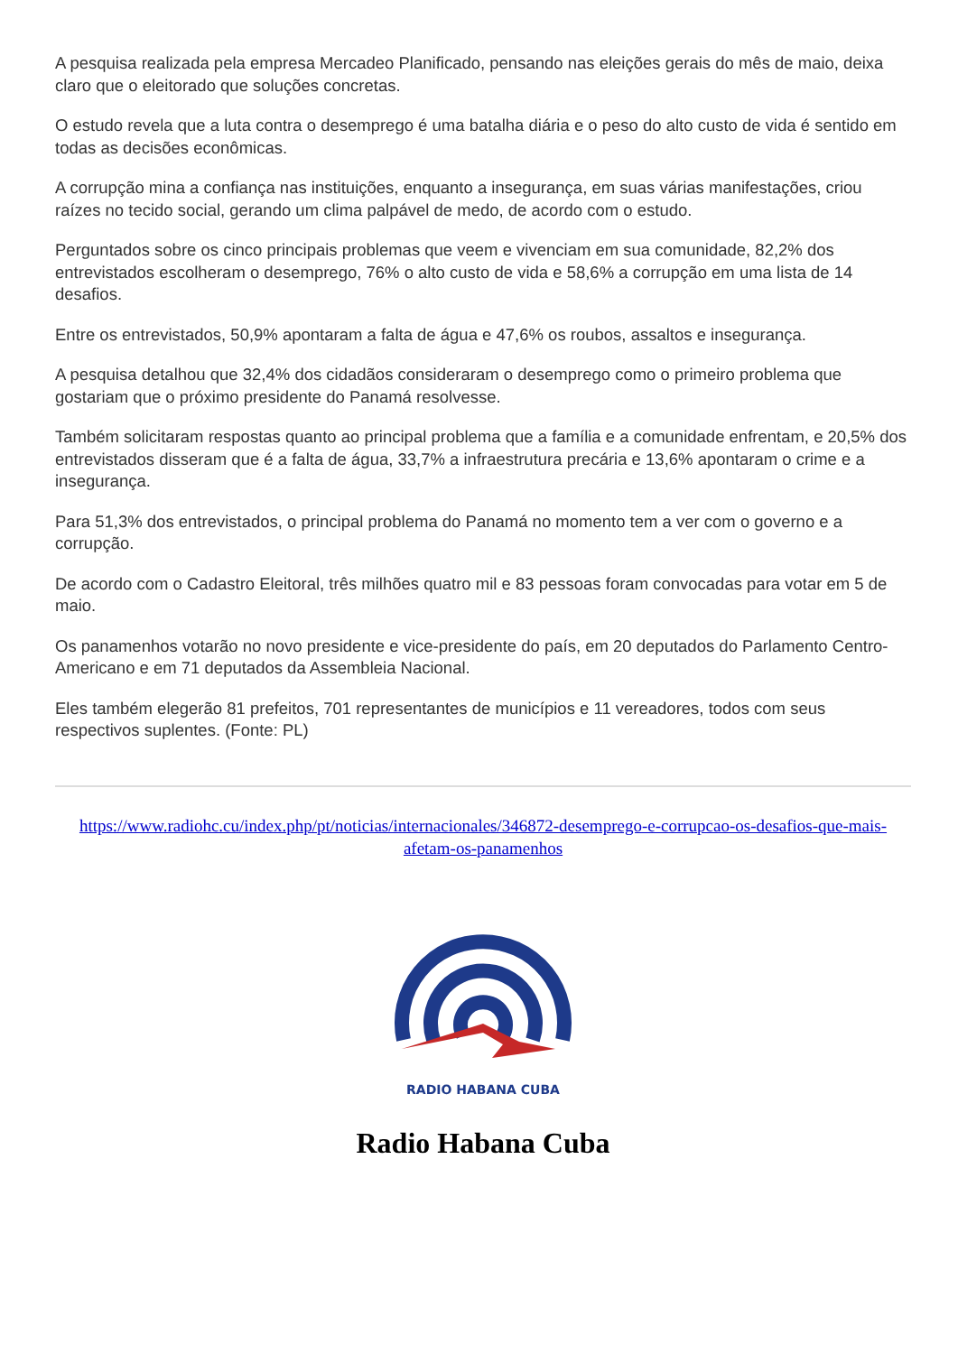A pesquisa realizada pela empresa Mercadeo Planificado, pensando nas eleições gerais do mês de maio, deixa claro que o eleitorado que soluções concretas.
O estudo revela que a luta contra o desemprego é uma batalha diária e o peso do alto custo de vida é sentido em todas as decisões econômicas.
A corrupção mina a confiança nas instituições, enquanto a insegurança, em suas várias manifestações, criou raízes no tecido social, gerando um clima palpável de medo, de acordo com o estudo.
Perguntados sobre os cinco principais problemas que veem e vivenciam em sua comunidade, 82,2% dos entrevistados escolheram o desemprego, 76% o alto custo de vida e 58,6% a corrupção em uma lista de 14 desafios.
Entre os entrevistados, 50,9% apontaram a falta de água e 47,6% os roubos, assaltos e insegurança.
A pesquisa detalhou que 32,4% dos cidadãos consideraram o desemprego como o primeiro problema que gostariam que o próximo presidente do Panamá resolvesse.
Também solicitaram respostas quanto ao principal problema que a família e a comunidade enfrentam, e 20,5% dos entrevistados disseram que é a falta de água, 33,7% a infraestrutura precária e 13,6% apontaram o crime e a insegurança.
Para 51,3% dos entrevistados, o principal problema do Panamá no momento tem a ver com o governo e a corrupção.
De acordo com o Cadastro Eleitoral, três milhões quatro mil e 83 pessoas foram convocadas para votar em 5 de maio.
Os panamenhos votarão no novo presidente e vice-presidente do país, em 20 deputados do Parlamento Centro-Americano e em 71 deputados da Assembleia Nacional.
Eles também elegerão 81 prefeitos, 701 representantes de municípios e 11 vereadores, todos com seus respectivos suplentes. (Fonte: PL)
https://www.radiohc.cu/index.php/pt/noticias/internacionales/346872-desemprego-e-corrupcao-os-desafios-que-mais-afetam-os-panamenhos
RADIO HABANA CUBA
Radio Habana Cuba